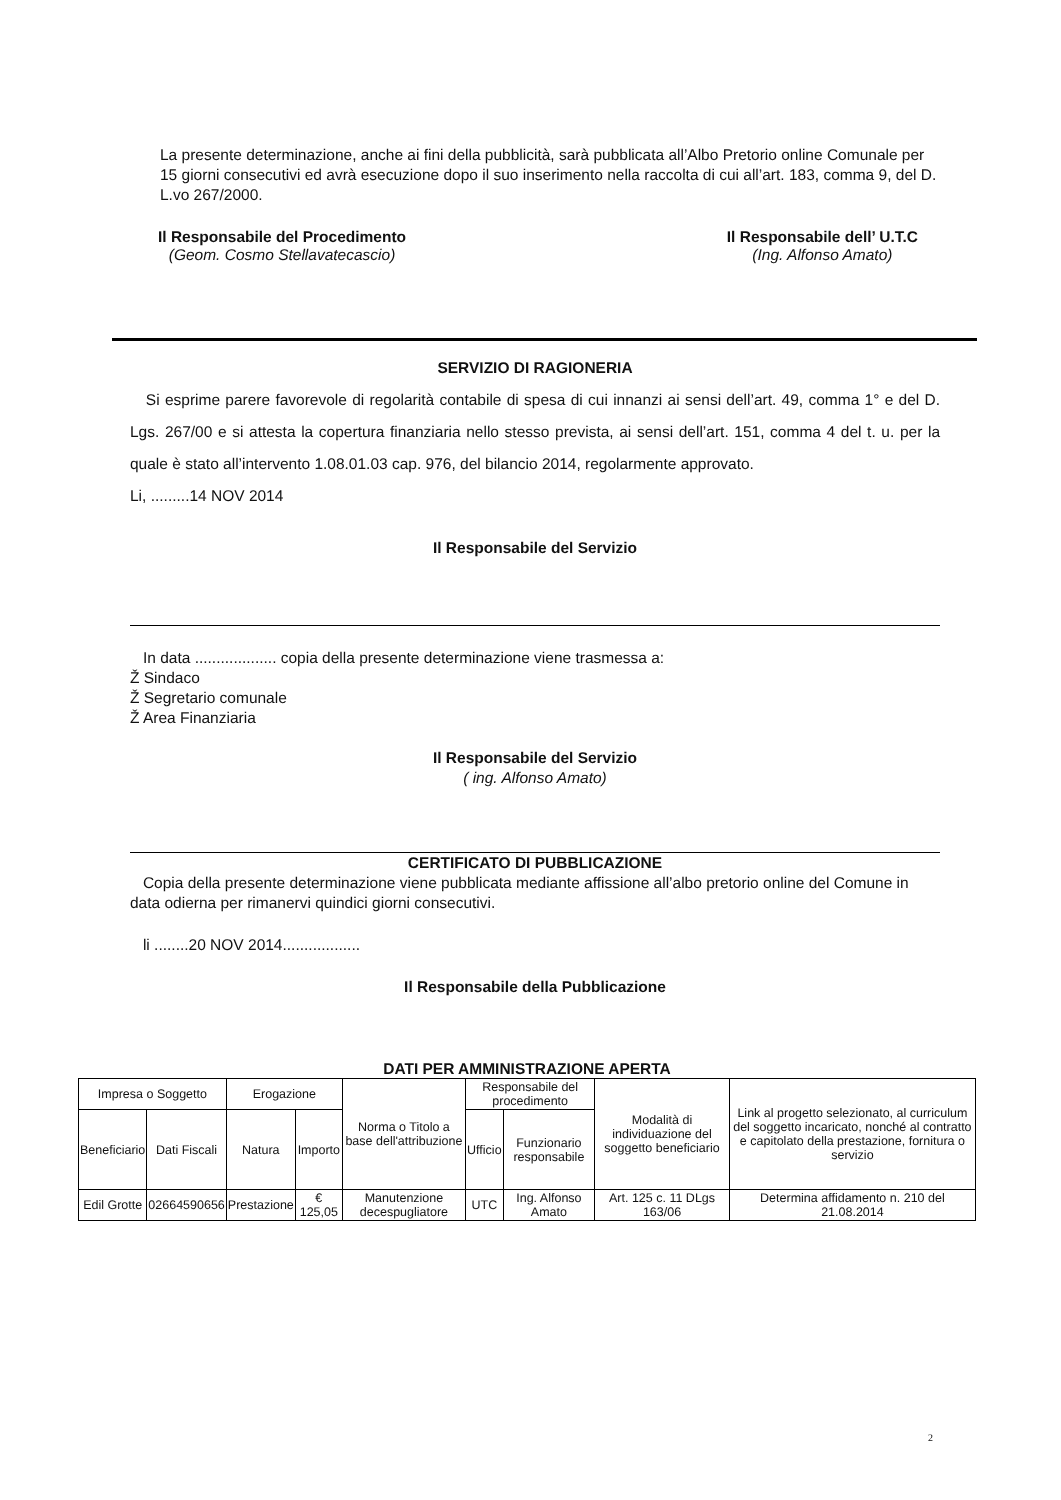La presente determinazione, anche ai fini della pubblicità, sarà pubblicata all’Albo Pretorio online Comunale per 15 giorni consecutivi ed avrà esecuzione dopo il suo inserimento nella raccolta di cui all’art. 183, comma 9, del D. L.vo 267/2000.
Il Responsabile del Procedimento
(Geom. Cosmo Stellavatecascio)
Il Responsabile dell’ U.T.C
(Ing. Alfonso Amato)
SERVIZIO DI RAGIONERIA
Si esprime parere favorevole di regolarità contabile di spesa di cui innanzi ai sensi dell’art. 49, comma 1° e del D. Lgs. 267/00 e si attesta la copertura finanziaria nello stesso prevista, ai sensi dell’art. 151, comma 4 del t. u. per la quale è stato all’intervento 1.08.01.03 cap. 976, del bilancio 2014, regolarmente approvato.
Li, .........14 NOV 2014
Il Responsabile del Servizio
In data ................... copia della presente determinazione viene trasmessa a:
Ž Sindaco
Ž Segretario comunale
Ž Area Finanziaria
Il Responsabile del Servizio
( ing. Alfonso Amato)
CERTIFICATO DI PUBBLICAZIONE
Copia della presente determinazione viene pubblicata mediante affissione all’albo pretorio online del Comune in data odierna per rimanervi quindici giorni consecutivi.
li ........20 NOV 2014..................
Il Responsabile della Pubblicazione
DATI PER AMMINISTRAZIONE APERTA
| Impresa o Soggetto | | Erogazione | | Norma o Titolo a base dell'attribuzione | Responsabile del procedimento | | Modalità di individuazione del soggetto beneficiario | Link al progetto selezionato, al curriculum del soggetto incaricato, nonché al contratto e capitolato della prestazione, fornitura o servizio |
| --- | --- | --- | --- | --- | --- | --- | --- | --- |
| Beneficiario | Dati Fiscali | Natura | Importo | | Ufficio | Funzionario responsabile | | |
| Edil Grotte | 02664590656 | Prestazione | € 125,05 | Manutenzione decespugliatore | UTC | Ing. Alfonso Amato | Art. 125 c. 11 DLgs 163/06 | Determina affidamento n. 210 del 21.08.2014 |
2